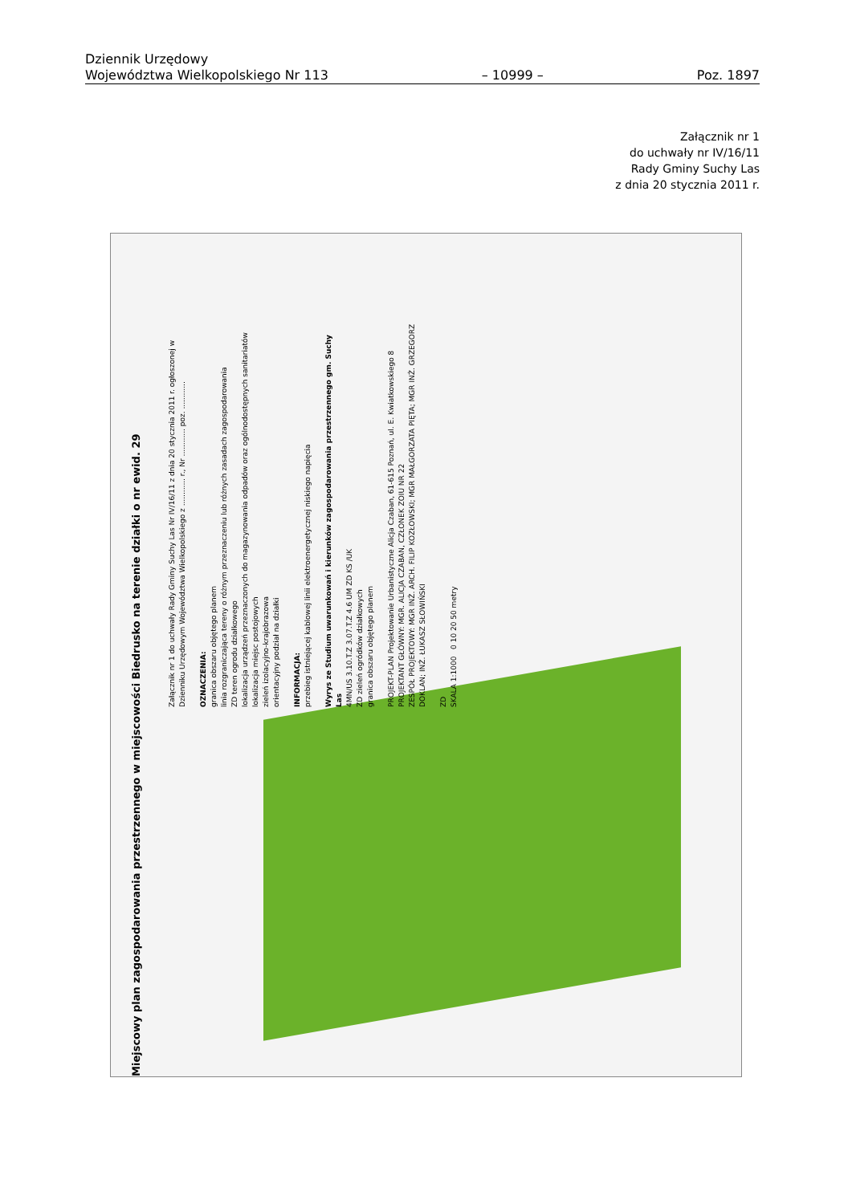Dziennik Urzędowy
Województwa Wielkopolskiego Nr 113
– 10999 –
Poz. 1897
Załącznik nr 1
do uchwały nr IV/16/11
Rady Gminy Suchy Las
z dnia 20 stycznia 2011 r.
Miejscowy plan zagospodarowania przestrzennego w miejscowości Biedrusko na terenie działki o nr ewid. 29
Załącznik nr 1 do uchwały Rady Gminy Suchy Las Nr IV/16/11 z dnia 20 stycznia 2011 r. ogłoszonej w Dzienniku Urzędowym Województwa Wielkopolskiego z ............ r., Nr ............ poz. ............
OZNACZENIA:
granica obszaru objętego planem
linia rozgraniczająca tereny o różnym przeznaczeniu lub różnych zasadach zagospodarowania
ZD teren ogrodu działkowego
lokalizacja urządzeń przeznaczonych do magazynowania odpadów oraz ogólnodostępnych sanitariatów
lokalizacja miejsc postojowych
zieleń izolacyjno-krajobrazowa
orientacyjny podział na działki
INFORMACJA:
przebieg istniejącej kablowej linii elektroenergetycznej niskiego napięcia
Wyrys ze Studium uwarunkowań i kierunków zagospodarowania przestrzennego gm. Suchy Las
4MN/US 3.10.T.Z 3.07.T.Z 4.6 UM ZD KS /UK
ZD zieleń ogródków działkowych
granica obszaru objętego planem
PROJEKT-PLAN Projektowanie Urbanistyczne Alicja Czaban, 61-615 Poznań, ul. E. Kwiatkowskiego 8
PROJEKTANT GŁÓWNY: MGR. ALICJA CZABAN, CZŁONEK ZOIU NR 22
ZESPÓŁ PROJEKTOWY: MGR INŻ. ARCH. FILIP KOZŁOWSKI; MGR MAŁGORZATA PIĘTA; MGR INŻ. GRZEGORZ DOKLAN; INŻ. ŁUKASZ SŁOWIŃSKI
ZD
SKALA 1:1000 0 10 20 50 metry